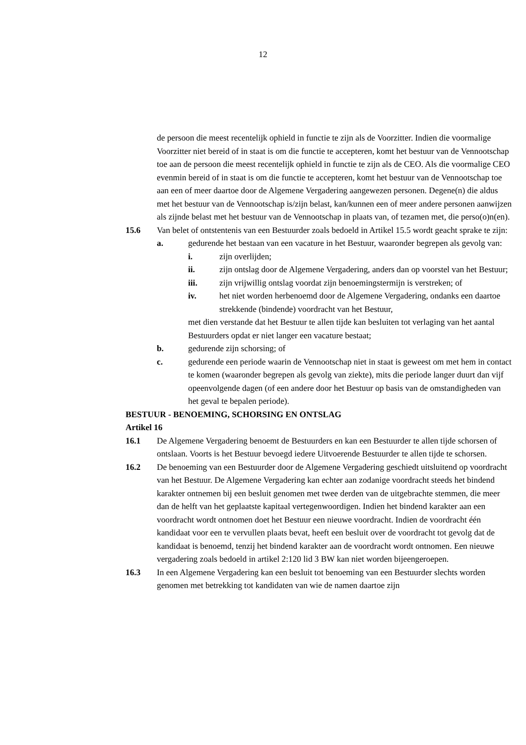12
de persoon die meest recentelijk ophield in functie te zijn als de Voorzitter. Indien die voormalige Voorzitter niet bereid of in staat is om die functie te accepteren, komt het bestuur van de Vennootschap toe aan de persoon die meest recentelijk ophield in functie te zijn als de CEO. Als die voormalige CEO evenmin bereid of in staat is om die functie te accepteren, komt het bestuur van de Vennootschap toe aan een of meer daartoe door de Algemene Vergadering aangewezen personen. Degene(n) die aldus met het bestuur van de Vennootschap is/zijn belast, kan/kunnen een of meer andere personen aanwijzen als zijnde belast met het bestuur van de Vennootschap in plaats van, of tezamen met, die perso(o)n(en).
15.6 Van belet of ontstentenis van een Bestuurder zoals bedoeld in Artikel 15.5 wordt geacht sprake te zijn:
a. gedurende het bestaan van een vacature in het Bestuur, waaronder begrepen als gevolg van:
i. zijn overlijden;
ii. zijn ontslag door de Algemene Vergadering, anders dan op voorstel van het Bestuur;
iii. zijn vrijwillig ontslag voordat zijn benoemingstermijn is verstreken; of
iv. het niet worden herbenoemd door de Algemene Vergadering, ondanks een daartoe strekkende (bindende) voordracht van het Bestuur,
met dien verstande dat het Bestuur te allen tijde kan besluiten tot verlaging van het aantal Bestuurders opdat er niet langer een vacature bestaat;
b. gedurende zijn schorsing; of
c. gedurende een periode waarin de Vennootschap niet in staat is geweest om met hem in contact te komen (waaronder begrepen als gevolg van ziekte), mits die periode langer duurt dan vijf opeenvolgende dagen (of een andere door het Bestuur op basis van de omstandigheden van het geval te bepalen periode).
BESTUUR - BENOEMING, SCHORSING EN ONTSLAG
Artikel 16
16.1 De Algemene Vergadering benoemt de Bestuurders en kan een Bestuurder te allen tijde schorsen of ontslaan. Voorts is het Bestuur bevoegd iedere Uitvoerende Bestuurder te allen tijde te schorsen.
16.2 De benoeming van een Bestuurder door de Algemene Vergadering geschiedt uitsluitend op voordracht van het Bestuur. De Algemene Vergadering kan echter aan zodanige voordracht steeds het bindend karakter ontnemen bij een besluit genomen met twee derden van de uitgebrachte stemmen, die meer dan de helft van het geplaatste kapitaal vertegenwoordigen. Indien het bindend karakter aan een voordracht wordt ontnomen doet het Bestuur een nieuwe voordracht. Indien de voordracht één kandidaat voor een te vervullen plaats bevat, heeft een besluit over de voordracht tot gevolg dat de kandidaat is benoemd, tenzij het bindend karakter aan de voordracht wordt ontnomen. Een nieuwe vergadering zoals bedoeld in artikel 2:120 lid 3 BW kan niet worden bijeengeroepen.
16.3 In een Algemene Vergadering kan een besluit tot benoeming van een Bestuurder slechts worden genomen met betrekking tot kandidaten van wie de namen daartoe zijn